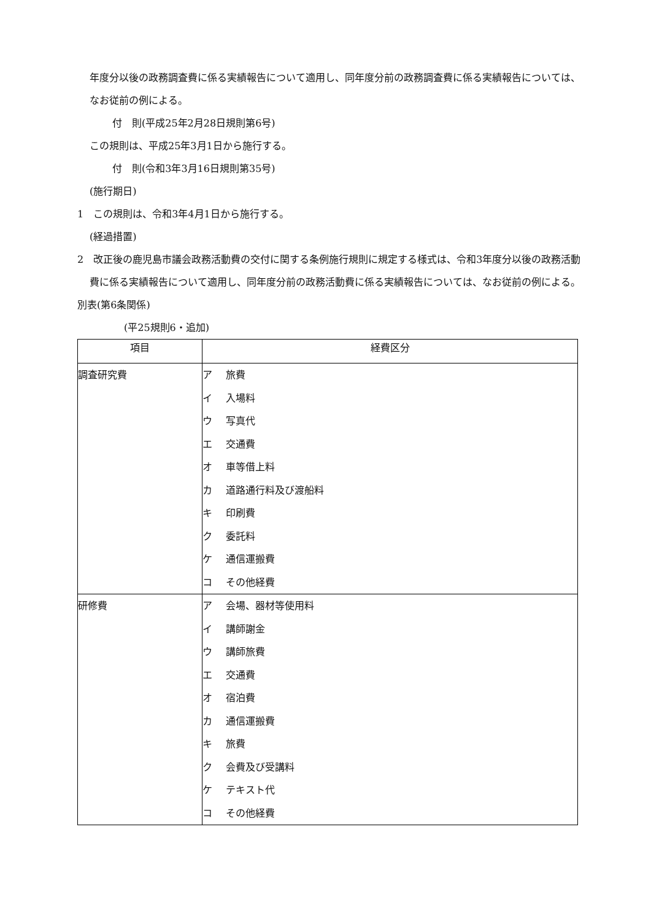年度分以後の政務調査費に係る実績報告について適用し、同年度分前の政務調査費に係る実績報告については、なお従前の例による。
付　則(平成25年2月28日規則第6号)
この規則は、平成25年3月1日から施行する。
付　則(令和3年3月16日規則第35号)
(施行期日)
1　この規則は、令和3年4月1日から施行する。
(経過措置)
2　改正後の鹿児島市議会政務活動費の交付に関する条例施行規則に規定する様式は、令和3年度分以後の政務活動費に係る実績報告について適用し、同年度分前の政務活動費に係る実績報告については、なお従前の例による。
別表(第6条関係)
(平25規則6・追加)
| 項目 | 経費区分 |
| --- | --- |
| 調査研究費 | ア 旅費 イ 入場料 ウ 写真代 エ 交通費 オ 車等借上料 カ 道路通行料及び渡船料 キ 印刷費 ク 委託料 ケ 通信運搬費 コ その他経費 |
| 研修費 | ア 会場、器材等使用料 イ 講師謝金 ウ 講師旅費 エ 交通費 オ 宿泊費 カ 通信運搬費 キ 旅費 ク 会費及び受講料 ケ テキスト代 コ その他経費 |